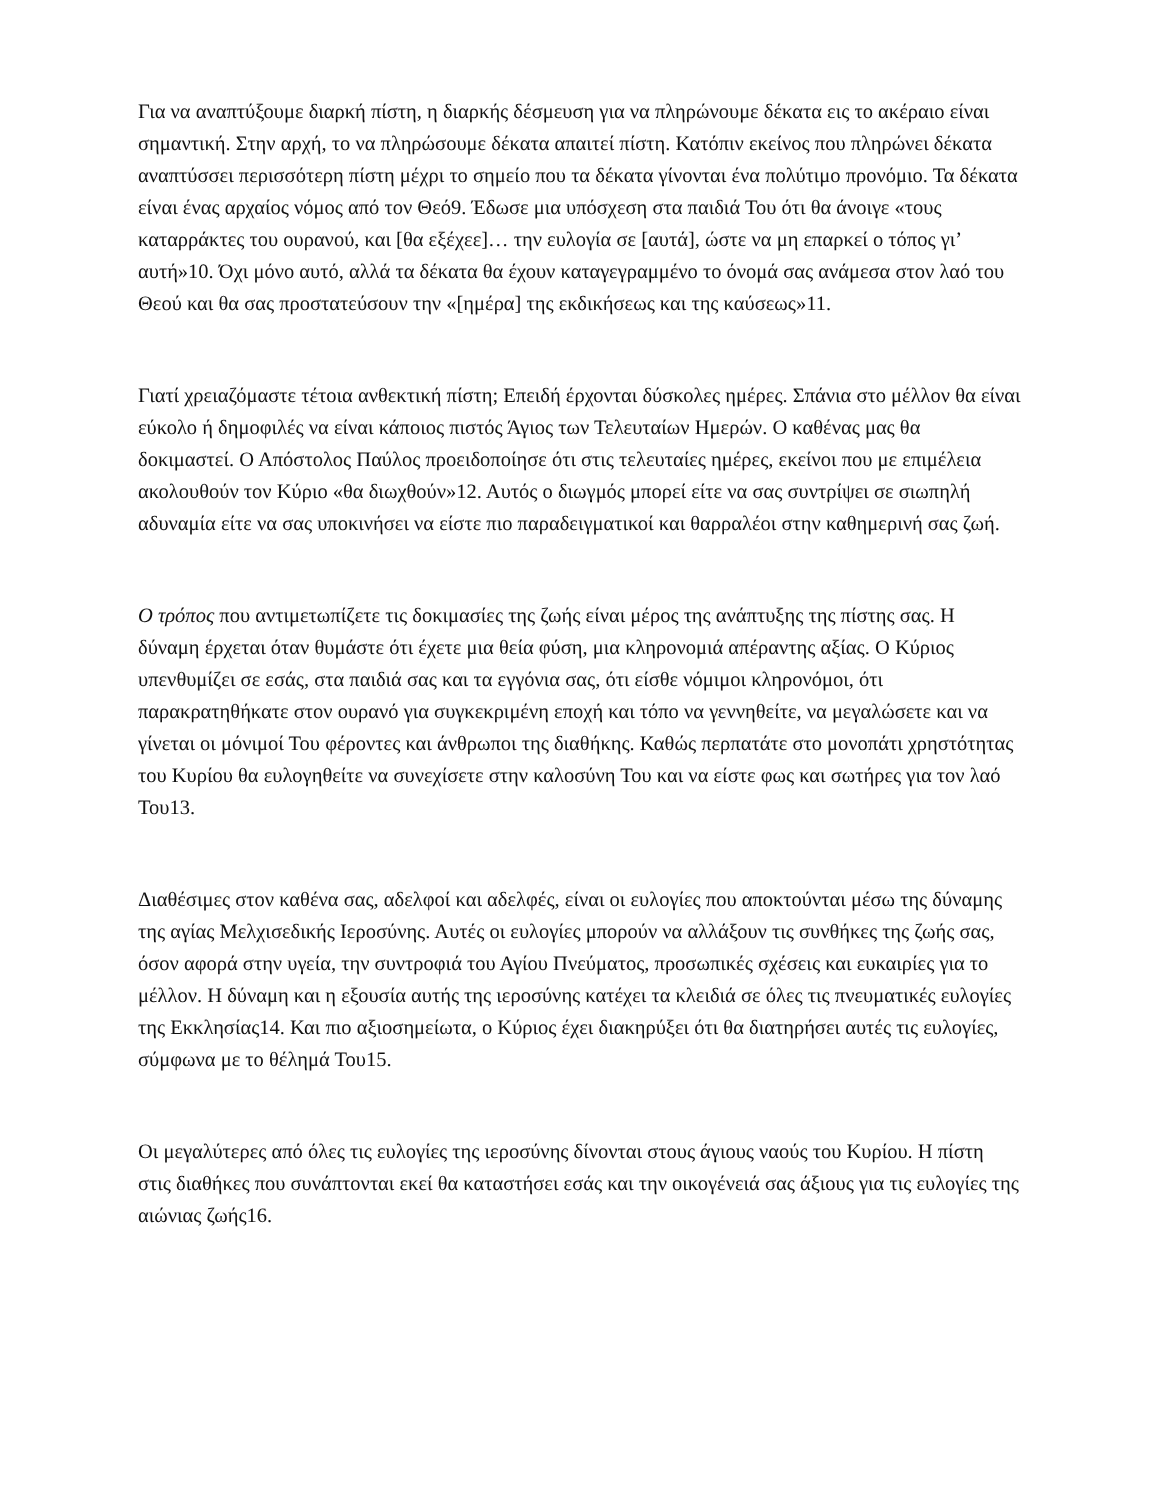Για να αναπτύξουμε διαρκή πίστη, η διαρκής δέσμευση για να πληρώνουμε δέκατα εις το ακέραιο είναι σημαντική. Στην αρχή, το να πληρώσουμε δέκατα απαιτεί πίστη. Κατόπιν εκείνος που πληρώνει δέκατα αναπτύσσει περισσότερη πίστη μέχρι το σημείο που τα δέκατα γίνονται ένα πολύτιμο προνόμιο. Τα δέκατα είναι ένας αρχαίος νόμος από τον Θεό9. Έδωσε μια υπόσχεση στα παιδιά Του ότι θα άνοιγε «τους καταρράκτες του ουρανού, και [θα εξέχεε]… την ευλογία σε [αυτά], ώστε να μη επαρκεί ο τόπος γι’ αυτή»10. Όχι μόνο αυτό, αλλά τα δέκατα θα έχουν καταγεγραμμένο το όνομά σας ανάμεσα στον λαό του Θεού και θα σας προστατεύσουν την «[ημέρα] της εκδικήσεως και της καύσεως»11.
Γιατί χρειαζόμαστε τέτοια ανθεκτική πίστη; Επειδή έρχονται δύσκολες ημέρες. Σπάνια στο μέλλον θα είναι εύκολο ή δημοφιλές να είναι κάποιος πιστός Άγιος των Τελευταίων Ημερών. Ο καθένας μας θα δοκιμαστεί. Ο Απόστολος Παύλος προειδοποίησε ότι στις τελευταίες ημέρες, εκείνοι που με επιμέλεια ακολουθούν τον Κύριο «θα διωχθούν»12. Αυτός ο διωγμός μπορεί είτε να σας συντρίψει σε σιωπηλή αδυναμία είτε να σας υποκινήσει να είστε πιο παραδειγματικοί και θαρραλέοι στην καθημερινή σας ζωή.
Ο τρόπος που αντιμετωπίζετε τις δοκιμασίες της ζωής είναι μέρος της ανάπτυξης της πίστης σας. Η δύναμη έρχεται όταν θυμάστε ότι έχετε μια θεία φύση, μια κληρονομιά απέραντης αξίας. Ο Κύριος υπενθυμίζει σε εσάς, στα παιδιά σας και τα εγγόνια σας, ότι είσθε νόμιμοι κληρονόμοι, ότι παρακρατηθήκατε στον ουρανό για συγκεκριμένη εποχή και τόπο να γεννηθείτε, να μεγαλώσετε και να γίνεται οι μόνιμοί Του φέροντες και άνθρωποι της διαθήκης. Καθώς περπατάτε στο μονοπάτι χρηστότητας του Κυρίου θα ευλογηθείτε να συνεχίσετε στην καλοσύνη Του και να είστε φως και σωτήρες για τον λαό Του13.
Διαθέσιμες στον καθένα σας, αδελφοί και αδελφές, είναι οι ευλογίες που αποκτούνται μέσω της δύναμης της αγίας Μελχισεδικής Ιεροσύνης. Αυτές οι ευλογίες μπορούν να αλλάξουν τις συνθήκες της ζωής σας, όσον αφορά στην υγεία, την συντροφιά του Αγίου Πνεύματος, προσωπικές σχέσεις και ευκαιρίες για το μέλλον. Η δύναμη και η εξουσία αυτής της ιεροσύνης κατέχει τα κλειδιά σε όλες τις πνευματικές ευλογίες της Εκκλησίας14. Και πιο αξιοσημείωτα, ο Κύριος έχει διακηρύξει ότι θα διατηρήσει αυτές τις ευλογίες, σύμφωνα με το θέλημά Του15.
Οι μεγαλύτερες από όλες τις ευλογίες της ιεροσύνης δίνονται στους άγιους ναούς του Κυρίου. Η πίστη στις διαθήκες που συνάπτονται εκεί θα καταστήσει εσάς και την οικογένειά σας άξιους για τις ευλογίες της αιώνιας ζωής16.